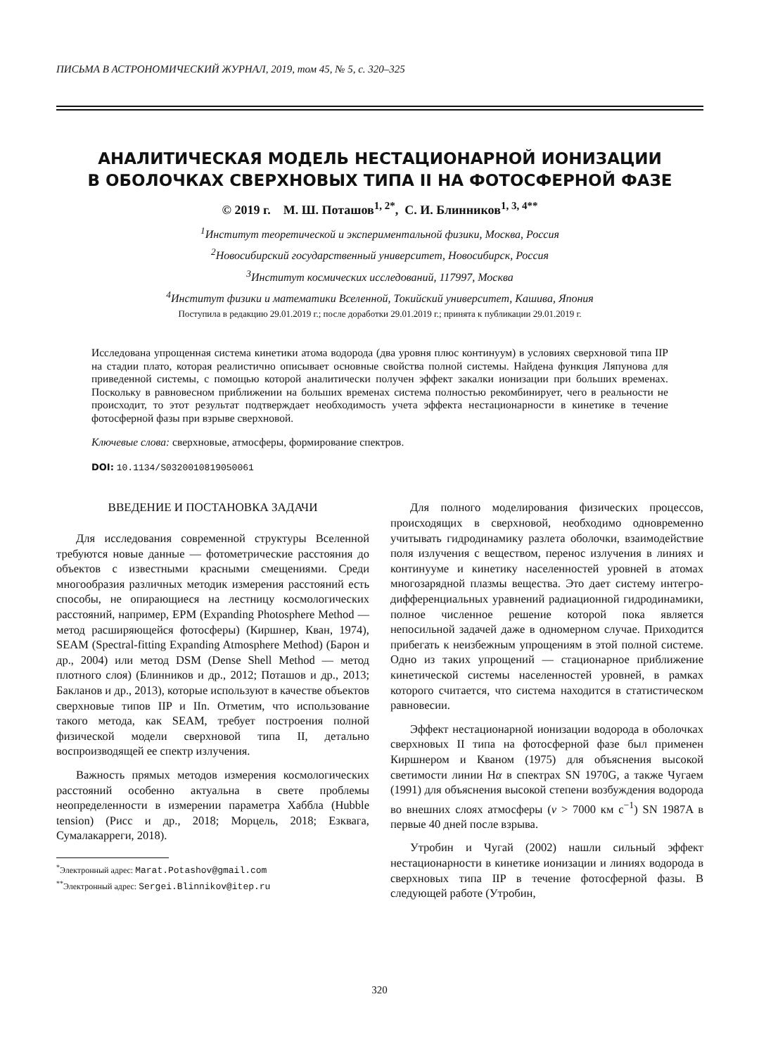ПИСЬМА В АСТРОНОМИЧЕСКИЙ ЖУРНАЛ, 2019, том 45, № 5, с. 320–325
АНАЛИТИЧЕСКАЯ МОДЕЛЬ НЕСТАЦИОНАРНОЙ ИОНИЗАЦИИ
В ОБОЛОЧКАХ СВЕРХНОВЫХ ТИПА II НА ФОТОСФЕРНОЙ ФАЗЕ
© 2019 г. М. Ш. Поташов<sup>1, 2*</sup>, С. И. Блинников<sup>1, 3, 4**</sup>
<sup>1</sup> Институт теоретической и экспериментальной физики, Москва, Россия
<sup>2</sup> Новосибирский государственный университет, Новосибирск, Россия
<sup>3</sup> Институт космических исследований, 117997, Москва
<sup>4</sup> Институт физики и математики Вселенной, Токийский университет, Кашива, Япония
Поступила в редакцию 29.01.2019 г.; после доработки 29.01.2019 г.; принята к публикации 29.01.2019 г.
Исследована упрощенная система кинетики атома водорода (два уровня плюс континуум) в условиях сверхновой типа IIP на стадии плато, которая реалистично описывает основные свойства полной системы. Найдена функция Ляпунова для приведенной системы, с помощью которой аналитически получен эффект закалки ионизации при больших временах. Поскольку в равновесном приближении на больших временах система полностью рекомбинирует, чего в реальности не происходит, то этот результат подтверждает необходимость учета эффекта нестационарности в кинетике в течение фотосферной фазы при взрыве сверхновой.
Ключевые слова: сверхновые, атмосферы, формирование спектров.
DOI: 10.1134/S0320010819050061
ВВЕДЕНИЕ И ПОСТАНОВКА ЗАДАЧИ
Для исследования современной структуры Вселенной требуются новые данные — фотометрические расстояния до объектов с известными красными смещениями. Среди многообразия различных методик измерения расстояний есть способы, не опирающиеся на лестницу космологических расстояний, например, EPM (Expanding Photosphere Method — метод расширяющейся фотосферы) (Киршнер, Кван, 1974), SEAM (Spectral-fitting Expanding Atmosphere Method) (Барон и др., 2004) или метод DSM (Dense Shell Method — метод плотного слоя) (Блинников и др., 2012; Поташов и др., 2013; Бакланов и др., 2013), которые используют в качестве объектов сверхновые типов IIP и IIn. Отметим, что использование такого метода, как SEAM, требует построения полной физической модели сверхновой типа II, детально воспроизводящей ее спектр излучения.
Важность прямых методов измерения космологических расстояний особенно актуальна в свете проблемы неопределенности в измерении параметра Хаббла (Hubble tension) (Рисс и др., 2018; Морцель, 2018; Езквага, Сумалакарреги, 2018).
<sup>*</sup> Электронный адрес: Marat.Potashov@gmail.com
<sup>**</sup> Электронный адрес: Sergei.Blinnikov@itep.ru
Для полного моделирования физических процессов, происходящих в сверхновой, необходимо одновременно учитывать гидродинамику разлета оболочки, взаимодействие поля излучения с веществом, перенос излучения в линиях и континууме и кинетику населенностей уровней в атомах многозарядной плазмы вещества. Это дает систему интегро-дифференциальных уравнений радиационной гидродинамики, полное численное решение которой пока является непосильной задачей даже в одномерном случае. Приходится прибегать к неизбежным упрощениям в этой полной системе. Одно из таких упрощений — стационарное приближение кинетической системы населенностей уровней, в рамках которого считается, что система находится в статистическом равновесии.
Эффект нестационарной ионизации водорода в оболочках сверхновых II типа на фотосферной фазе был применен Киршнером и Кваном (1975) для объяснения высокой светимости линии Hα в спектрах SN 1970G, а также Чугаем (1991) для объяснения высокой степени возбуждения водорода во внешних слоях атмосферы (v > 7000 км с<sup>−1</sup>) SN 1987A в первые 40 дней после взрыва.
Утробин и Чугай (2002) нашли сильный эффект нестационарности в кинетике ионизации и линиях водорода в сверхновых типа IIP в течение фотосферной фазы. В следующей работе (Утробин,
320